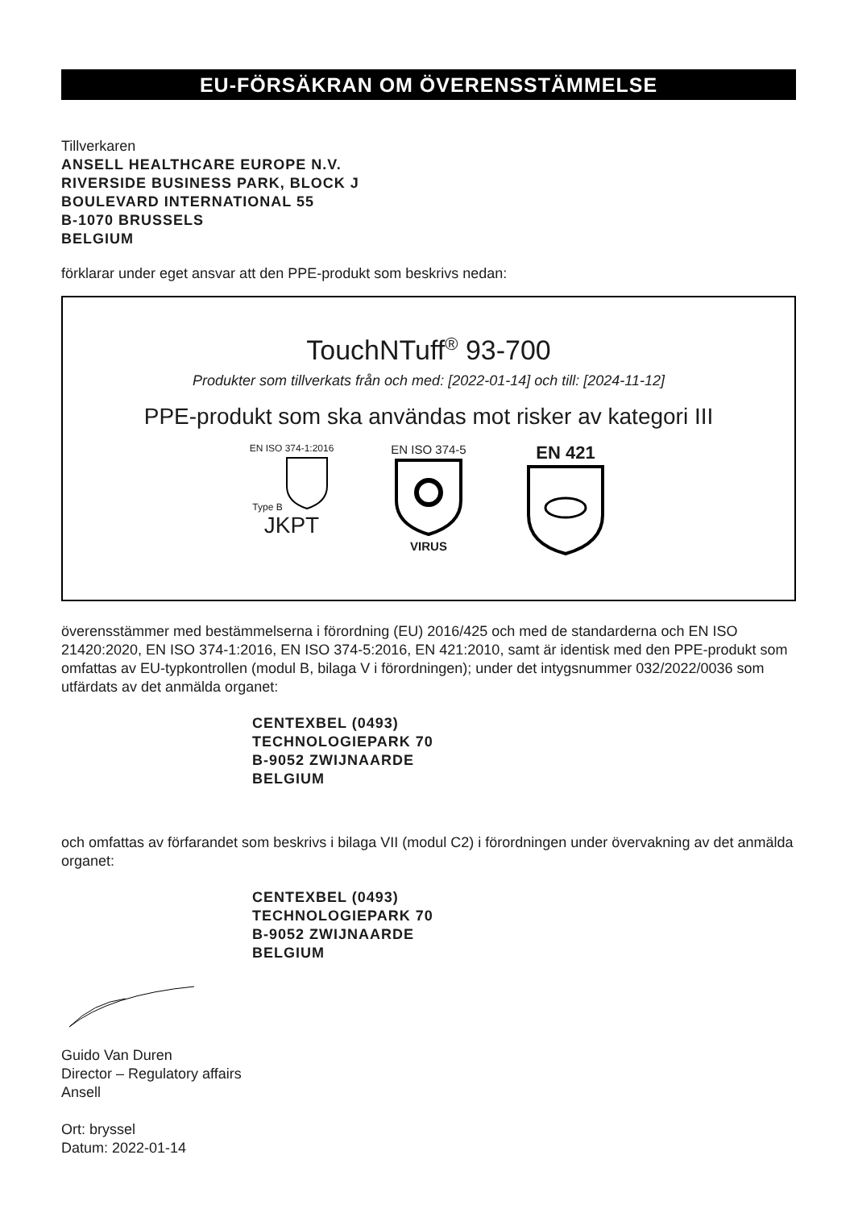EU-FÖRSÄKRAN OM ÖVERENSSTÄMMELSE
Tillverkaren
ANSELL HEALTHCARE EUROPE N.V.
RIVERSIDE BUSINESS PARK, BLOCK J
BOULEVARD INTERNATIONAL 55
B-1070 BRUSSELS
BELGIUM
förklarar under eget ansvar att den PPE-produkt som beskrivs nedan:
TouchNTuff<sup>®</sup> 93-700
Produkter som tillverkats från och med: [2022-01-14] och till: [2024-11-12]
PPE-produkt som ska användas mot risker av kategori III
EN ISO 374-1:2016
Type B
JKPT
EN ISO 374-5
VIRUS
EN 421
överensstämmer med bestämmelserna i förordning (EU) 2016/425 och med de standarderna och EN ISO 21420:2020, EN ISO 374-1:2016, EN ISO 374-5:2016, EN 421:2010, samt är identisk med den PPE-produkt som omfattas av EU-typkontrollen (modul B, bilaga V i förordningen); under det intygsnummer 032/2022/0036 som utfärdats av det anmälda organet:
CENTEXBEL (0493)
TECHNOLOGIEPARK 70
B-9052 ZWIJNAARDE
BELGIUM
och omfattas av förfarandet som beskrivs i bilaga VII (modul C2) i förordningen under övervakning av det anmälda organet:
CENTEXBEL (0493)
TECHNOLOGIEPARK 70
B-9052 ZWIJNAARDE
BELGIUM
Guido Van Duren
Director – Regulatory affairs
Ansell
Ort: bryssel
Datum: 2022-01-14